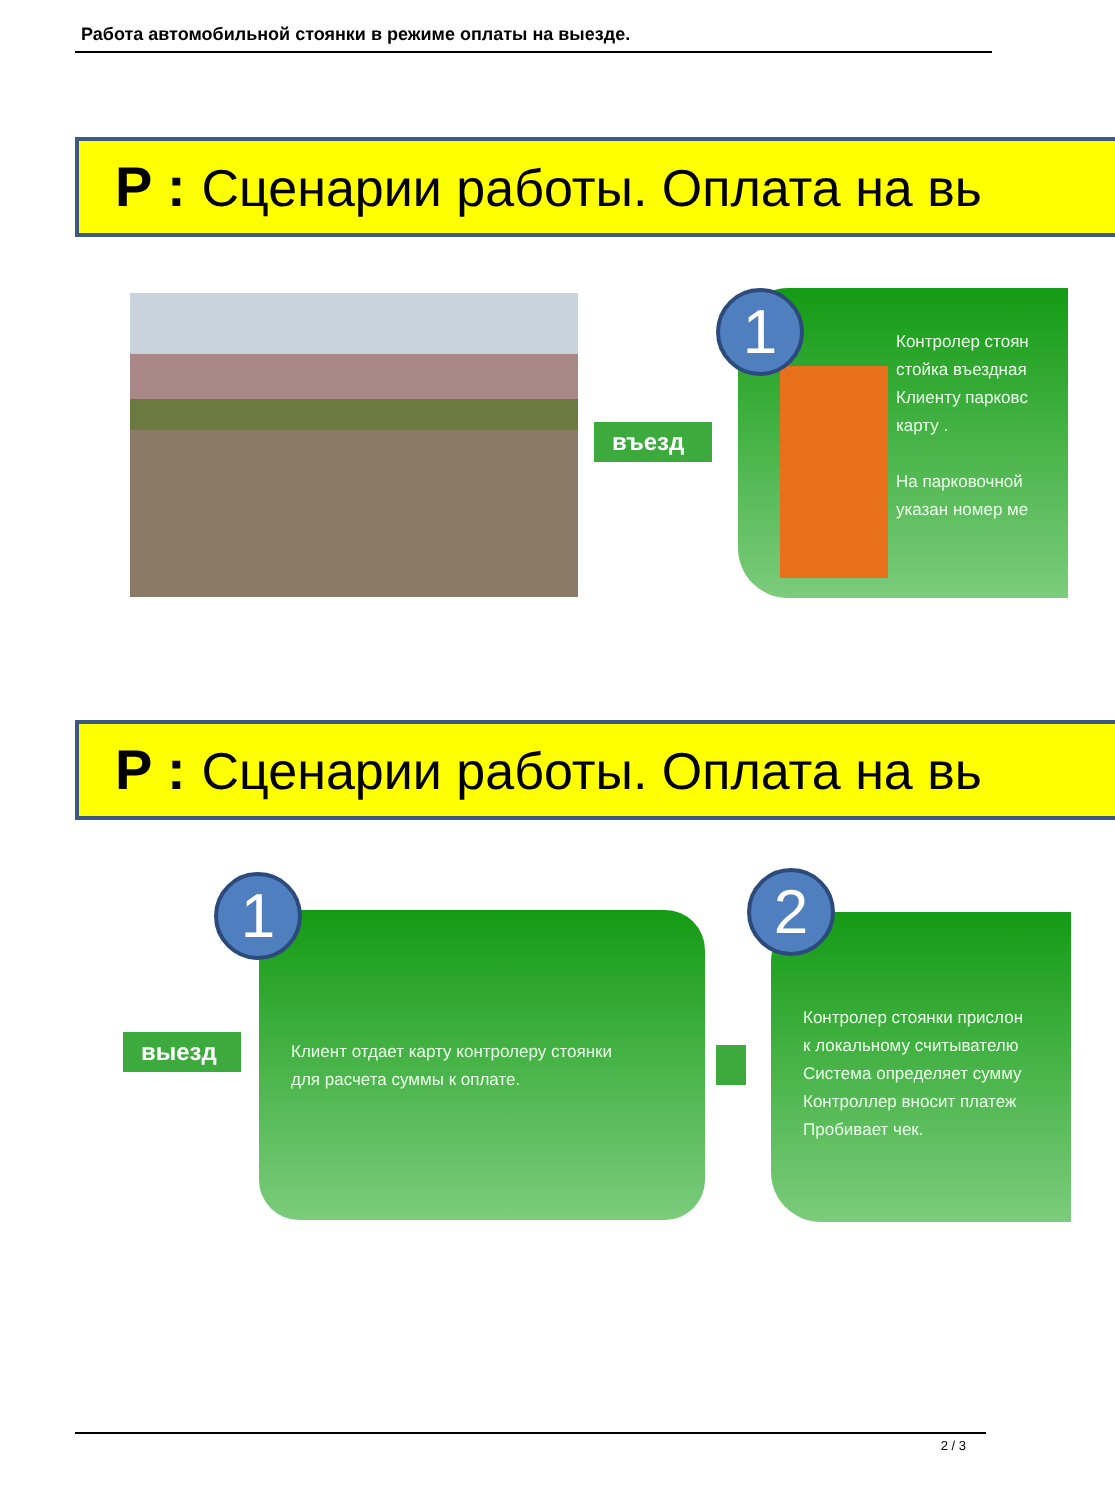Работа автомобильной стоянки в режиме оплаты на выезде.
P : Сценарии работы. Оплата на вь
въезд
Контролер стоян
стойка въездная
Клиенту парковс
карту .
На парковочной
указан номер ме
1
P : Сценарии работы. Оплата на вь
выезд
Клиент отдает карту контролеру стоянки
для расчета суммы к оплате.
1
Контролер стоянки прислон
к локальному считывателю
Система определяет сумму
Контроллер вносит платеж
Пробивает чек.
2
2 / 3